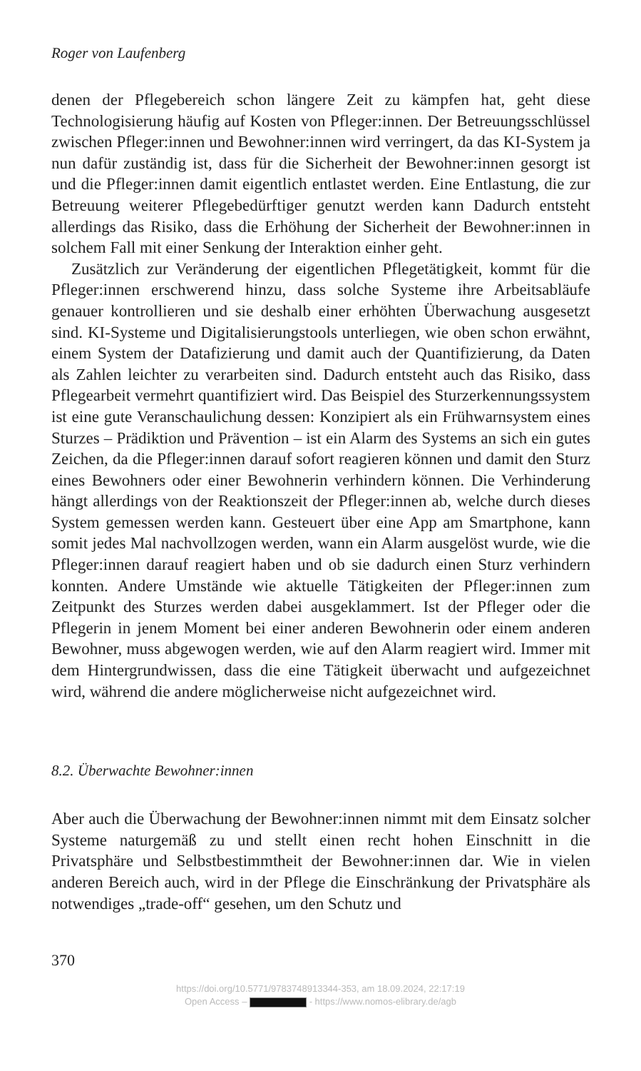Roger von Laufenberg
denen der Pflegebereich schon längere Zeit zu kämpfen hat, geht diese Technologisierung häufig auf Kosten von Pfleger:innen. Der Betreuungs­schlüssel zwischen Pfleger:innen und Bewohner:innen wird verringert, da das KI-System ja nun dafür zuständig ist, dass für die Sicherheit der Bewohner:innen gesorgt ist und die Pfleger:innen damit eigentlich entlas­tet werden. Eine Entlastung, die zur Betreuung weiterer Pflegebedürftiger genutzt werden kann Dadurch entsteht allerdings das Risiko, dass die Erhöhung der Sicherheit der Bewohner:innen in solchem Fall mit einer Senkung der Interaktion einher geht.
Zusätzlich zur Veränderung der eigentlichen Pflegetätigkeit, kommt für die Pfleger:innen erschwerend hinzu, dass solche Systeme ihre Arbeitsab­läufe genauer kontrollieren und sie deshalb einer erhöhten Überwachung ausgesetzt sind. KI-Systeme und Digitalisierungstools unterliegen, wie oben schon erwähnt, einem System der Datafizierung und damit auch der Quantifizierung, da Daten als Zahlen leichter zu verarbeiten sind. Dadurch entsteht auch das Risiko, dass Pflegearbeit vermehrt quantifiziert wird. Das Beispiel des Sturzerkennungssystem ist eine gute Veranschauli­chung dessen: Konzipiert als ein Frühwarnsystem eines Sturzes – Prädikti­on und Prävention – ist ein Alarm des Systems an sich ein gutes Zeichen, da die Pfleger:innen darauf sofort reagieren können und damit den Sturz eines Bewohners oder einer Bewohnerin verhindern können. Die Verhin­derung hängt allerdings von der Reaktionszeit der Pfleger:innen ab, wel­che durch dieses System gemessen werden kann. Gesteuert über eine App am Smartphone, kann somit jedes Mal nachvollzogen werden, wann ein Alarm ausgelöst wurde, wie die Pfleger:innen darauf reagiert haben und ob sie dadurch einen Sturz verhindern konnten. Andere Umstände wie aktuelle Tätigkeiten der Pfleger:innen zum Zeitpunkt des Sturzes werden dabei ausgeklammert. Ist der Pfleger oder die Pflegerin in jenem Moment bei einer anderen Bewohnerin oder einem anderen Bewohner, muss abge­wogen werden, wie auf den Alarm reagiert wird. Immer mit dem Hinter­grundwissen, dass die eine Tätigkeit überwacht und aufgezeichnet wird, während die andere möglicherweise nicht aufgezeichnet wird.
8.2. Überwachte Bewohner:innen
Aber auch die Überwachung der Bewohner:innen nimmt mit dem Einsatz solcher Systeme naturgemäß zu und stellt einen recht hohen Einschnitt in die Privatsphäre und Selbstbestimmtheit der Bewohner:innen dar. Wie in vielen anderen Bereich auch, wird in der Pflege die Einschränkung der Privatsphäre als notwendiges „trade-off“ gesehen, um den Schutz und
370
https://doi.org/10.5771/9783748913344-353, am 18.09.2024, 22:17:19
Open Access – - https://www.nomos-elibrary.de/agb